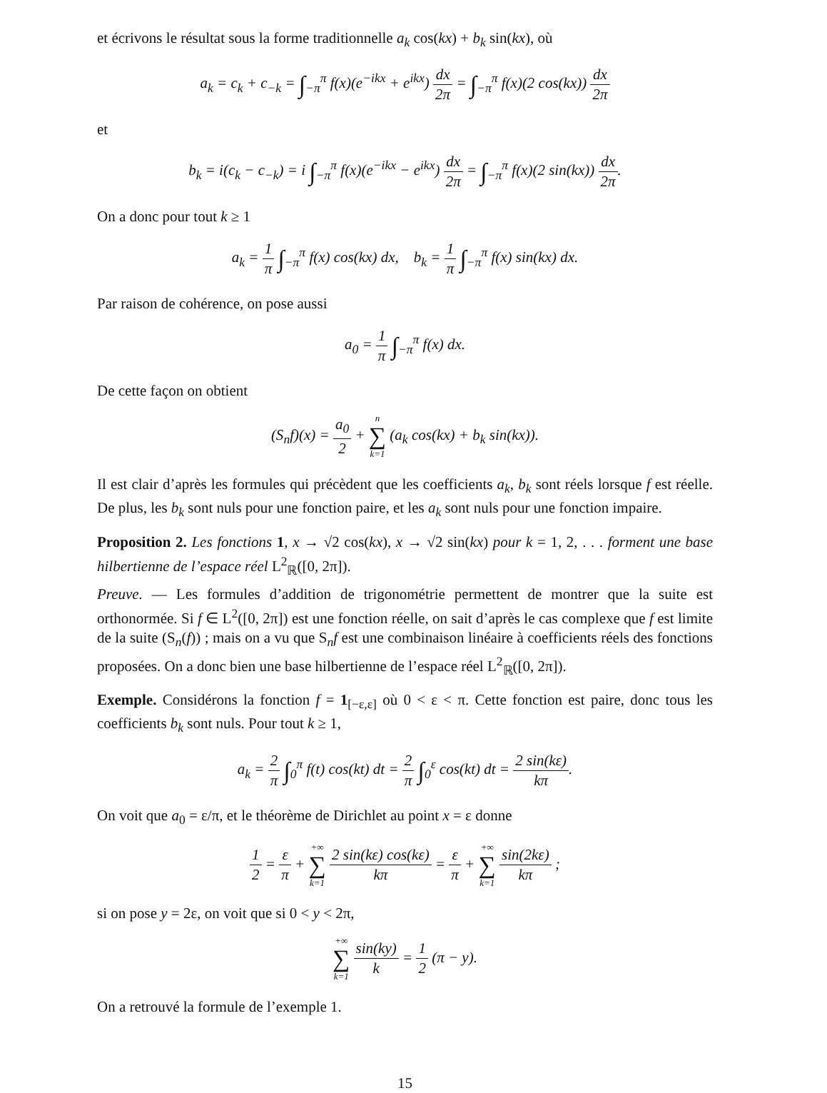et écrivons le résultat sous la forme traditionnelle a<sub>k</sub> cos(kx) + b<sub>k</sub> sin(kx), où
a<sub>k</sub> = c<sub>k</sub> + c<sub>−k</sub> = ∫<sub>−π</sub><sup>π</sup> f(x)(e<sup>−ikx</sup> + e<sup>ikx</sup>) dx 2π = ∫<sub>−π</sub><sup>π</sup> f(x)(2 cos(kx)) dx 2π
et
b<sub>k</sub> = i(c<sub>k</sub> − c<sub>−k</sub>) = i ∫<sub>−π</sub><sup>π</sup> f(x)(e<sup>−ikx</sup> − e<sup>ikx</sup>) dx 2π = ∫<sub>−π</sub><sup>π</sup> f(x)(2 sin(kx)) dx 2π.
On a donc pour tout k ≥ 1
a<sub>k</sub> = 1 π ∫<sub>−π</sub><sup>π</sup> f(x) cos(kx) dx, b<sub>k</sub> = 1 π ∫<sub>−π</sub><sup>π</sup> f(x) sin(kx) dx.
Par raison de cohérence, on pose aussi
a<sub>0</sub> = 1 π ∫<sub>−π</sub><sup>π</sup> f(x) dx.
De cette façon on obtient
(S<sub>n</sub>f)(x) = a<sub>0</sub> 2 + n ∑ k=1 (a<sub>k</sub> cos(kx) + b<sub>k</sub> sin(kx)).
Il est clair d’après les formules qui précèdent que les coefficients a<sub>k</sub>, b<sub>k</sub> sont réels lorsque f est réelle. De plus, les b<sub>k</sub> sont nuls pour une fonction paire, et les a<sub>k</sub> sont nuls pour une fonction impaire.
Proposition 2. Les fonctions 1, x → √2 cos(kx), x → √2 sin(kx) pour k = 1, 2, . . . forment une base hilbertienne de l’espace réel L<sup>2</sup><sub>ℝ</sub>([0, 2π]).
Preuve. — Les formules d’addition de trigonométrie permettent de montrer que la suite est orthonormée. Si f ∈ L<sup>2</sup>([0, 2π]) est une fonction réelle, on sait d’après le cas complexe que f est limite de la suite (S<sub>n</sub>(f)) ; mais on a vu que S<sub>n</sub>f est une combinaison linéaire à coefficients réels des fonctions proposées. On a donc bien une base hilbertienne de l’espace réel L<sup>2</sup><sub>ℝ</sub>([0, 2π]).
Exemple. Considérons la fonction f = 1<sub>[−ε,ε]</sub> où 0 < ε < π. Cette fonction est paire, donc tous les coefficients b<sub>k</sub> sont nuls. Pour tout k ≥ 1,
a<sub>k</sub> = 2 π ∫<sub>0</sub><sup>π</sup> f(t) cos(kt) dt = 2 π ∫<sub>0</sub><sup>ε</sup> cos(kt) dt = 2 sin(kε) kπ.
On voit que a<sub>0</sub> = ε/π, et le théorème de Dirichlet au point x = ε donne
1 2 = ε π + +∞ ∑ k=1 2 sin(kε) cos(kε) kπ = ε π + +∞ ∑ k=1 sin(2kε) kπ ;
si on pose y = 2ε, on voit que si 0 < y < 2π,
+∞ ∑ k=1 sin(ky) k = 1 2 (π − y).
On a retrouvé la formule de l’exemple 1.
15